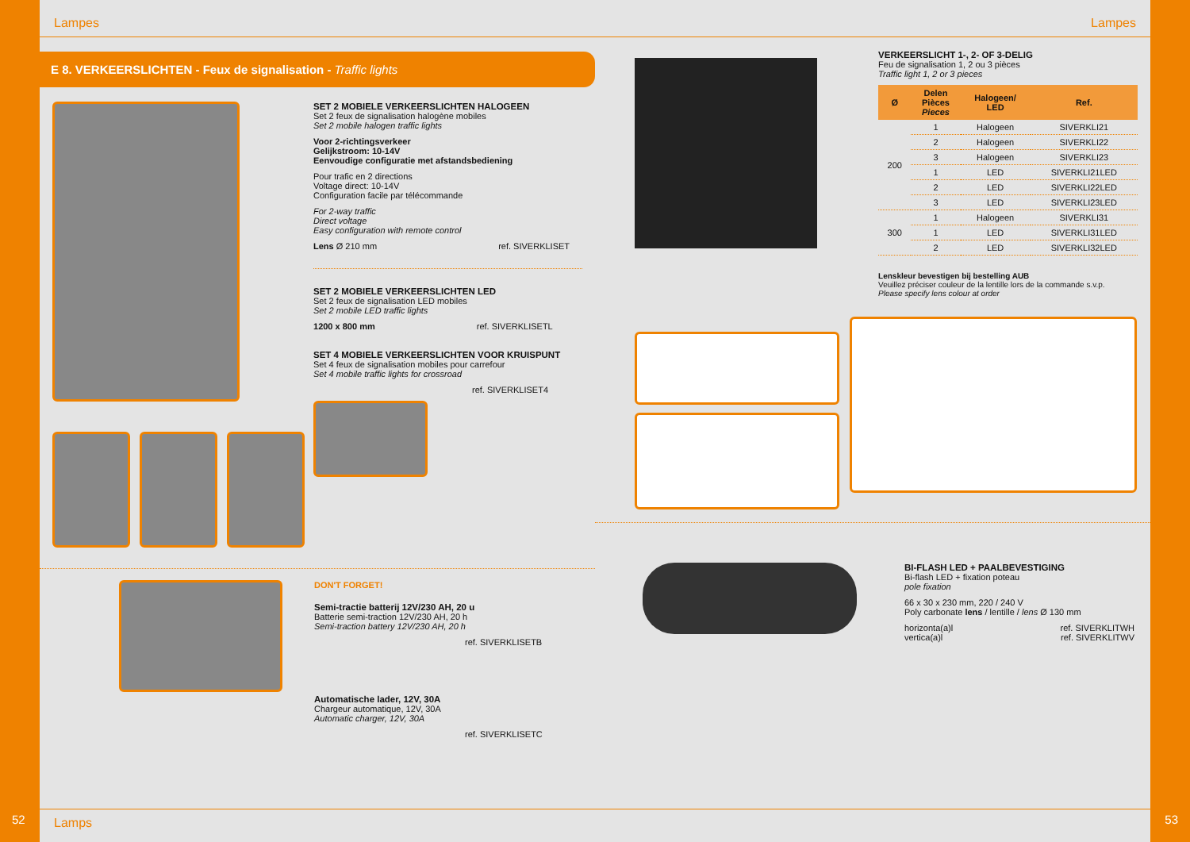Lampes
E 8. VERKEERSLICHTEN - Feux de signalisation - Traffic lights
SET 2 MOBIELE VERKEERSLICHTEN HALOGEEN
Set 2 feux de signalisation halogène mobiles
Set 2 mobile halogen traffic lights
Voor 2-richtingsverkeer
Gelijkstroom: 10-14V
Eenvoudige configuratie met afstandsbediening
Pour trafic en 2 directions
Voltage direct: 10-14V
Configuration facile par télécommande
For 2-way traffic
Direct voltage
Easy configuration with remote control
Lens Ø 210 mm ref. SIVERKLISET
SET 2 MOBIELE VERKEERSLICHTEN LED
Set 2 feux de signalisation LED mobiles
Set 2 mobile LED traffic lights
1200 x 800 mm ref. SIVERKLISETL
SET 4 MOBIELE VERKEERSLICHTEN VOOR KRUISPUNT
Set 4 feux de signalisation mobiles pour carrefour
Set 4 mobile traffic lights for crossroad
ref. SIVERKLISET4
DON'T FORGET!
Semi-tractie batterij 12V/230 AH, 20 u
Batterie semi-traction 12V/230 AH, 20 h
Semi-traction battery 12V/230 AH, 20 h
ref. SIVERKLISETB
Automatische lader, 12V, 30A
Chargeur automatique, 12V, 30A
Automatic charger, 12V, 30A
ref. SIVERKLISETC
Lamps
52
Lampes
VERKEERSLICHT 1-, 2- OF 3-DELIG
Feu de signalisation 1, 2 ou 3 pièces
Traffic light 1, 2 or 3 pieces
| Ø | Delen Pièces Pieces | Halogeen/ LED | Ref. |
| --- | --- | --- | --- |
| 200 | 1 | Halogeen | SIVERKLI21 |
| | 2 | Halogeen | SIVERKLI22 |
| | 3 | Halogeen | SIVERKLI23 |
| | 1 | LED | SIVERKLI21LED |
| | 2 | LED | SIVERKLI22LED |
| | 3 | LED | SIVERKLI23LED |
| 300 | 1 | Halogeen | SIVERKLI31 |
| | 1 | LED | SIVERKLI31LED |
| | 2 | LED | SIVERKLI32LED |
Lenskleur bevestigen bij bestelling AUB
Veuillez préciser couleur de la lentille lors de la commande s.v.p.
Please specify lens colour at order
BI-FLASH LED + PAALBEVESTIGING
Bi-flash LED + fixation poteau
pole fixation
66 x 30 x 230 mm, 220 / 240 V
Poly carbonate lens / lentille / lens Ø 130 mm
horizonta(a)l ref. SIVERKLITWH
vertica(a)l ref. SIVERKLITWV
53